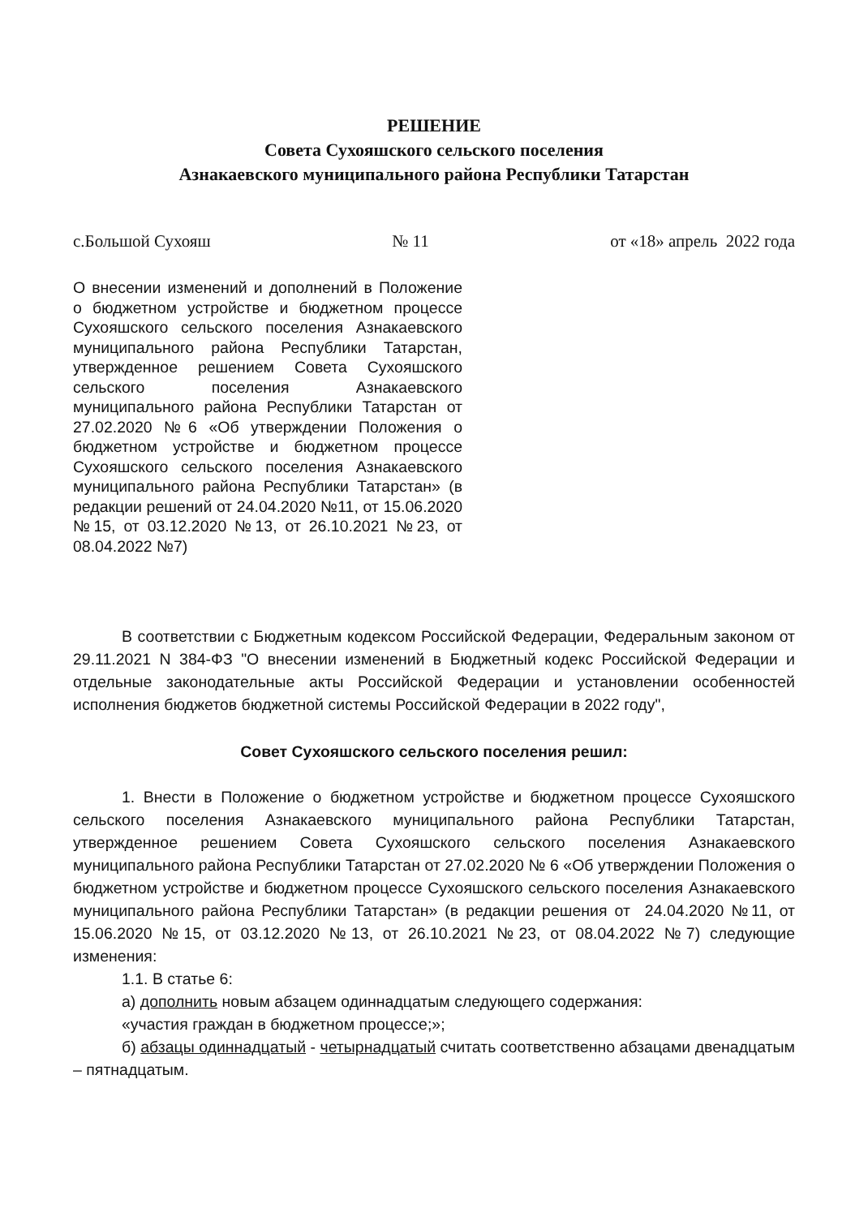РЕШЕНИЕ
Совета Сухояшского сельского поселения
Азнакаевского муниципального района Республики Татарстан
с.Большой Сухояш № 11 от «18» апрель 2022 года
О внесении изменений и дополнений в Положение о бюджетном устройстве и бюджетном процессе Сухояшского сельского поселения Азнакаевского муниципального района Республики Татарстан, утвержденное решением Совета Сухояшского сельского поселения Азнакаевского муниципального района Республики Татарстан от 27.02.2020 №6 «Об утверждении Положения о бюджетном устройстве и бюджетном процессе Сухояшского сельского поселения Азнакаевского муниципального района Республики Татарстан» (в редакции решений от 24.04.2020 №11, от 15.06.2020 №15, от 03.12.2020 №13, от 26.10.2021 №23, от 08.04.2022 №7)
В соответствии с Бюджетным кодексом Российской Федерации, Федеральным законом от 29.11.2021 N 384-ФЗ "О внесении изменений в Бюджетный кодекс Российской Федерации и отдельные законодательные акты Российской Федерации и установлении особенностей исполнения бюджетов бюджетной системы Российской Федерации в 2022 году",
Совет Сухояшского сельского поселения решил:
1. Внести в Положение о бюджетном устройстве и бюджетном процессе Сухояшского сельского поселения Азнакаевского муниципального района Республики Татарстан, утвержденное решением Совета Сухояшского сельского поселения Азнакаевского муниципального района Республики Татарстан от 27.02.2020 № 6 «Об утверждении Положения о бюджетном устройстве и бюджетном процессе Сухояшского сельского поселения Азнакаевского муниципального района Республики Татарстан» (в редакции решения от 24.04.2020 №11, от 15.06.2020 №15, от 03.12.2020 №13, от 26.10.2021 №23, от 08.04.2022 №7) следующие изменения:
1.1. В статье 6:
а) дополнить новым абзацем одиннадцатым следующего содержания:
«участия граждан в бюджетном процессе;»;
б) абзацы одиннадцатый - четырнадцатый считать соответственно абзацами двенадцатым – пятнадцатым.